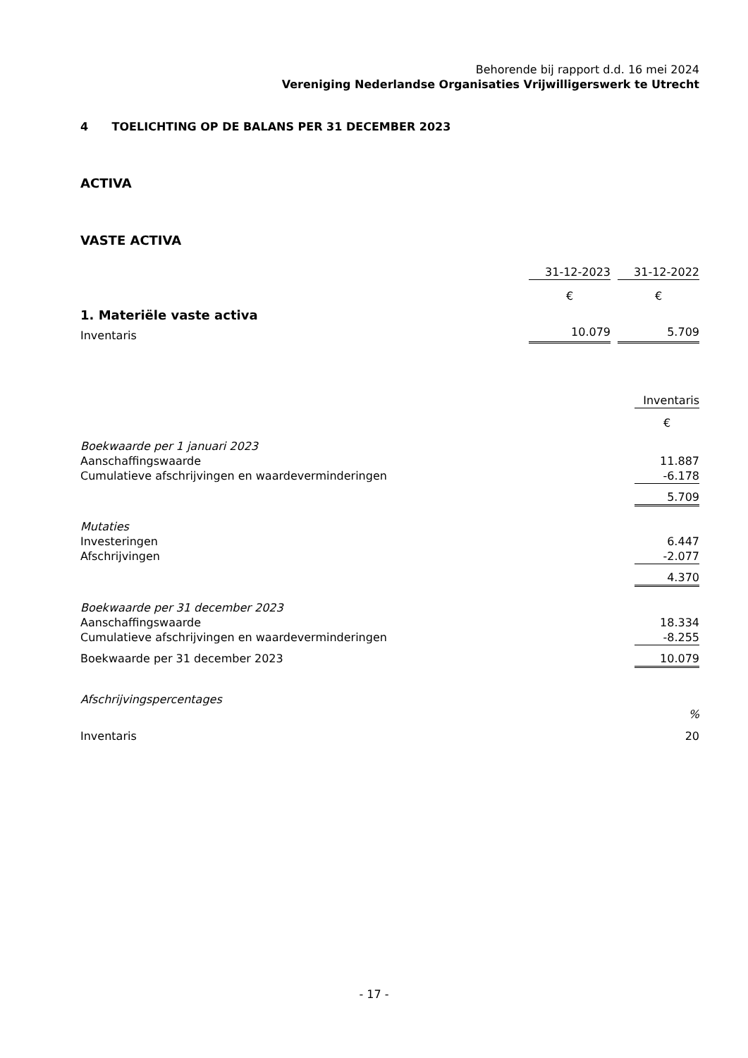Behorende bij rapport d.d. 16 mei 2024
Vereniging Nederlandse Organisaties Vrijwilligerswerk te Utrecht
4 TOELICHTING OP DE BALANS PER 31 DECEMBER 2023
ACTIVA
VASTE ACTIVA
| | 31-12-2023 | | 31-12-2022 |
| | € | | € |
| 1. Materiële vaste activa | | | |
| Inventaris | 10.079 | | 5.709 |
| | Inventaris |
| | € |
| Boekwaarde per 1 januari 2023 | |
| Aanschaffingswaarde | 11.887 |
| Cumulatieve afschrijvingen en waardeverminderingen | -6.178 |
| | 5.709 |
| Mutaties | |
| Investeringen | 6.447 |
| Afschrijvingen | -2.077 |
| | 4.370 |
| Boekwaarde per 31 december 2023 | |
| Aanschaffingswaarde | 18.334 |
| Cumulatieve afschrijvingen en waardeverminderingen | -8.255 |
| Boekwaarde per 31 december 2023 | 10.079 |
| Afschrijvingspercentages | |
| | % |
| Inventaris | 20 |
- 17 -